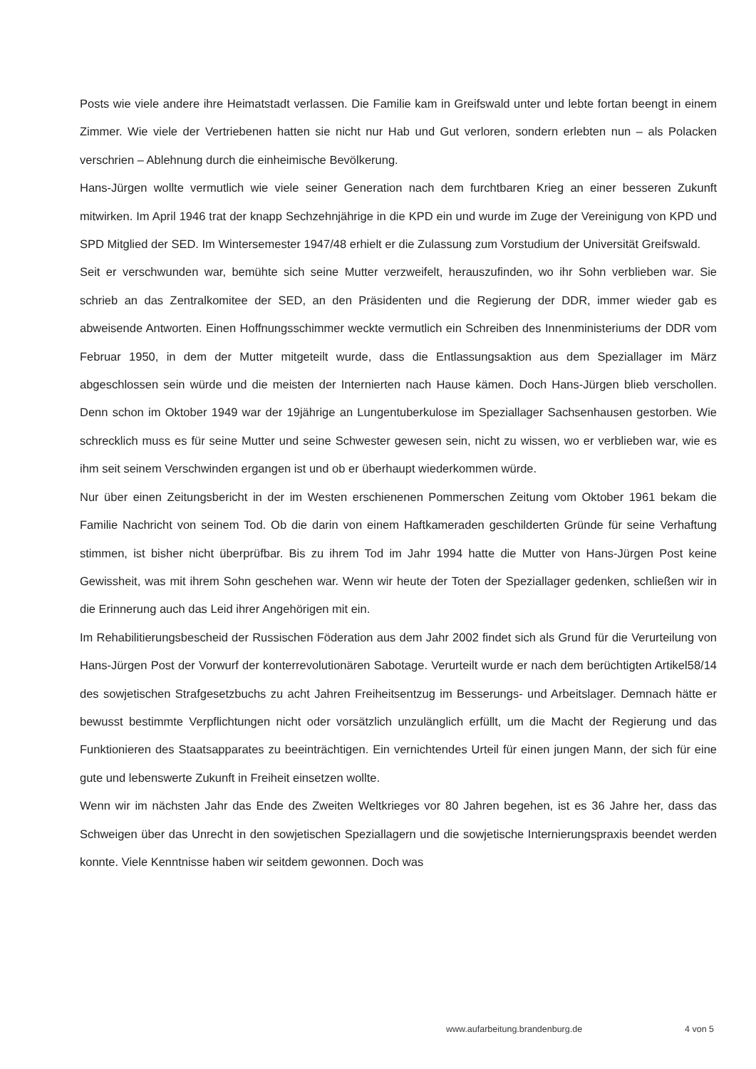Posts wie viele andere ihre Heimatstadt verlassen. Die Familie kam in Greifswald unter und lebte fortan beengt in einem Zimmer. Wie viele der Vertriebenen hatten sie nicht nur Hab und Gut verloren, sondern erlebten nun – als Polacken verschrien – Ablehnung durch die einheimische Bevölkerung.
Hans-Jürgen wollte vermutlich wie viele seiner Generation nach dem furchtbaren Krieg an einer besseren Zukunft mitwirken. Im April 1946 trat der knapp Sechzehnjährige in die KPD ein und wurde im Zuge der Vereinigung von KPD und SPD Mitglied der SED. Im Wintersemester 1947/48 erhielt er die Zulassung zum Vorstudium der Universität Greifswald.
Seit er verschwunden war, bemühte sich seine Mutter verzweifelt, herauszufinden, wo ihr Sohn verblieben war. Sie schrieb an das Zentralkomitee der SED, an den Präsidenten und die Regierung der DDR, immer wieder gab es abweisende Antworten. Einen Hoffnungsschimmer weckte vermutlich ein Schreiben des Innenministeriums der DDR vom Februar 1950, in dem der Mutter mitgeteilt wurde, dass die Entlassungsaktion aus dem Speziallager im März abgeschlossen sein würde und die meisten der Internierten nach Hause kämen. Doch Hans-Jürgen blieb verschollen. Denn schon im Oktober 1949 war der 19jährige an Lungentuberkulose im Speziallager Sachsenhausen gestorben. Wie schrecklich muss es für seine Mutter und seine Schwester gewesen sein, nicht zu wissen, wo er verblieben war, wie es ihm seit seinem Verschwinden ergangen ist und ob er überhaupt wiederkommen würde.
Nur über einen Zeitungsbericht in der im Westen erschienenen Pommerschen Zeitung vom Oktober 1961 bekam die Familie Nachricht von seinem Tod. Ob die darin von einem Haftkameraden geschilderten Gründe für seine Verhaftung stimmen, ist bisher nicht überprüfbar. Bis zu ihrem Tod im Jahr 1994 hatte die Mutter von Hans-Jürgen Post keine Gewissheit, was mit ihrem Sohn geschehen war. Wenn wir heute der Toten der Speziallager gedenken, schließen wir in die Erinnerung auch das Leid ihrer Angehörigen mit ein.
Im Rehabilitierungsbescheid der Russischen Föderation aus dem Jahr 2002 findet sich als Grund für die Verurteilung von Hans-Jürgen Post der Vorwurf der konterrevolutionären Sabotage. Verurteilt wurde er nach dem berüchtigten Artikel58/14 des sowjetischen Strafgesetzbuchs zu acht Jahren Freiheitsentzug im Besserungs- und Arbeitslager. Demnach hätte er bewusst bestimmte Verpflichtungen nicht oder vorsätzlich unzulänglich erfüllt, um die Macht der Regierung und das Funktionieren des Staatsapparates zu beeinträchtigen. Ein vernichtendes Urteil für einen jungen Mann, der sich für eine gute und lebenswerte Zukunft in Freiheit einsetzen wollte.
Wenn wir im nächsten Jahr das Ende des Zweiten Weltkrieges vor 80 Jahren begehen, ist es 36 Jahre her, dass das Schweigen über das Unrecht in den sowjetischen Speziallagern und die sowjetische Internierungspraxis beendet werden konnte. Viele Kenntnisse haben wir seitdem gewonnen. Doch was
www.aufarbeitung.brandenburg.de 4 von 5